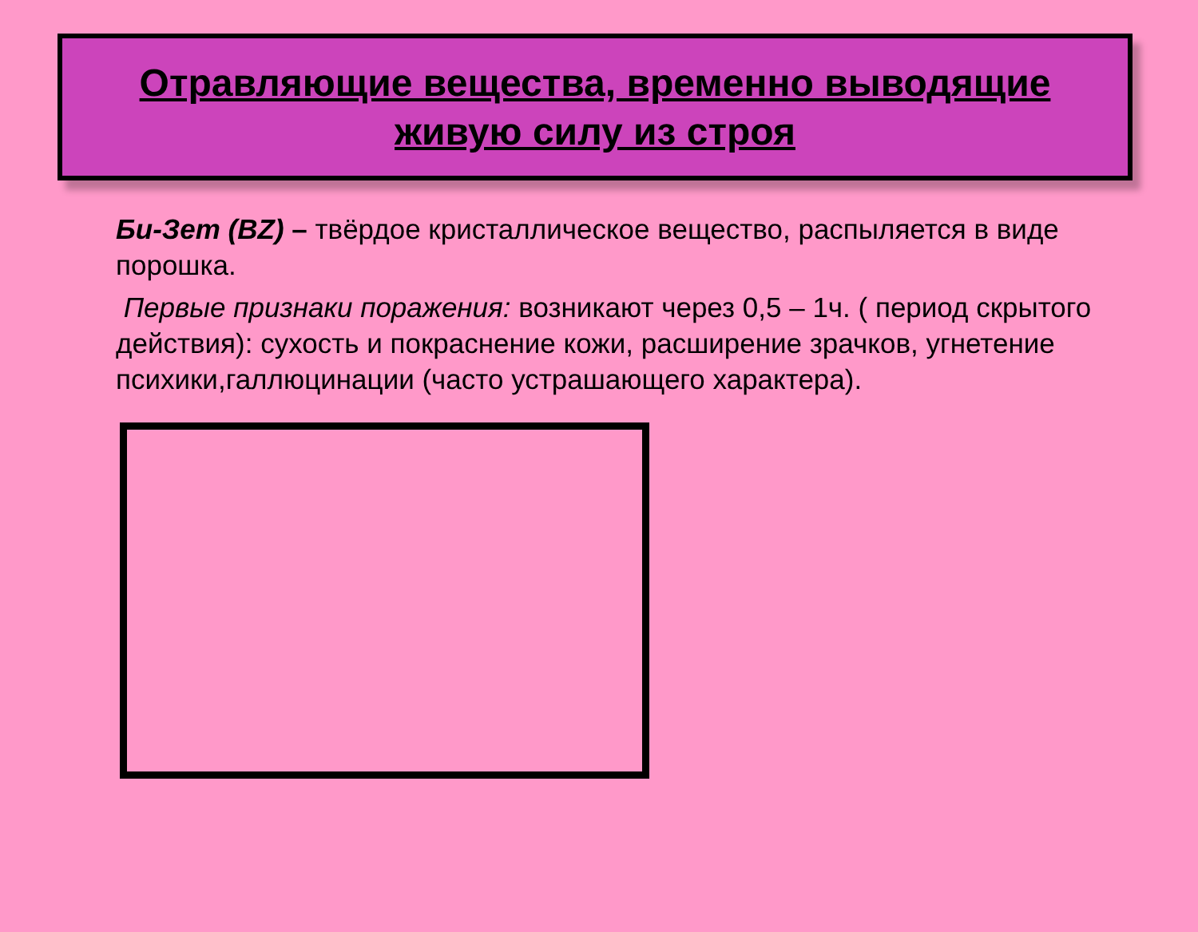Отравляющие вещества, временно выводящие
живую силу из строя
Би-Зет (BZ) – твёрдое кристаллическое вещество, распыляется в виде порошка.
Первые признаки поражения: возникают через 0,5 – 1ч. ( период скрытого действия): сухость и покраснение кожи, расширение зрачков, угнетение психики,галлюцинации (часто устрашающего характера).